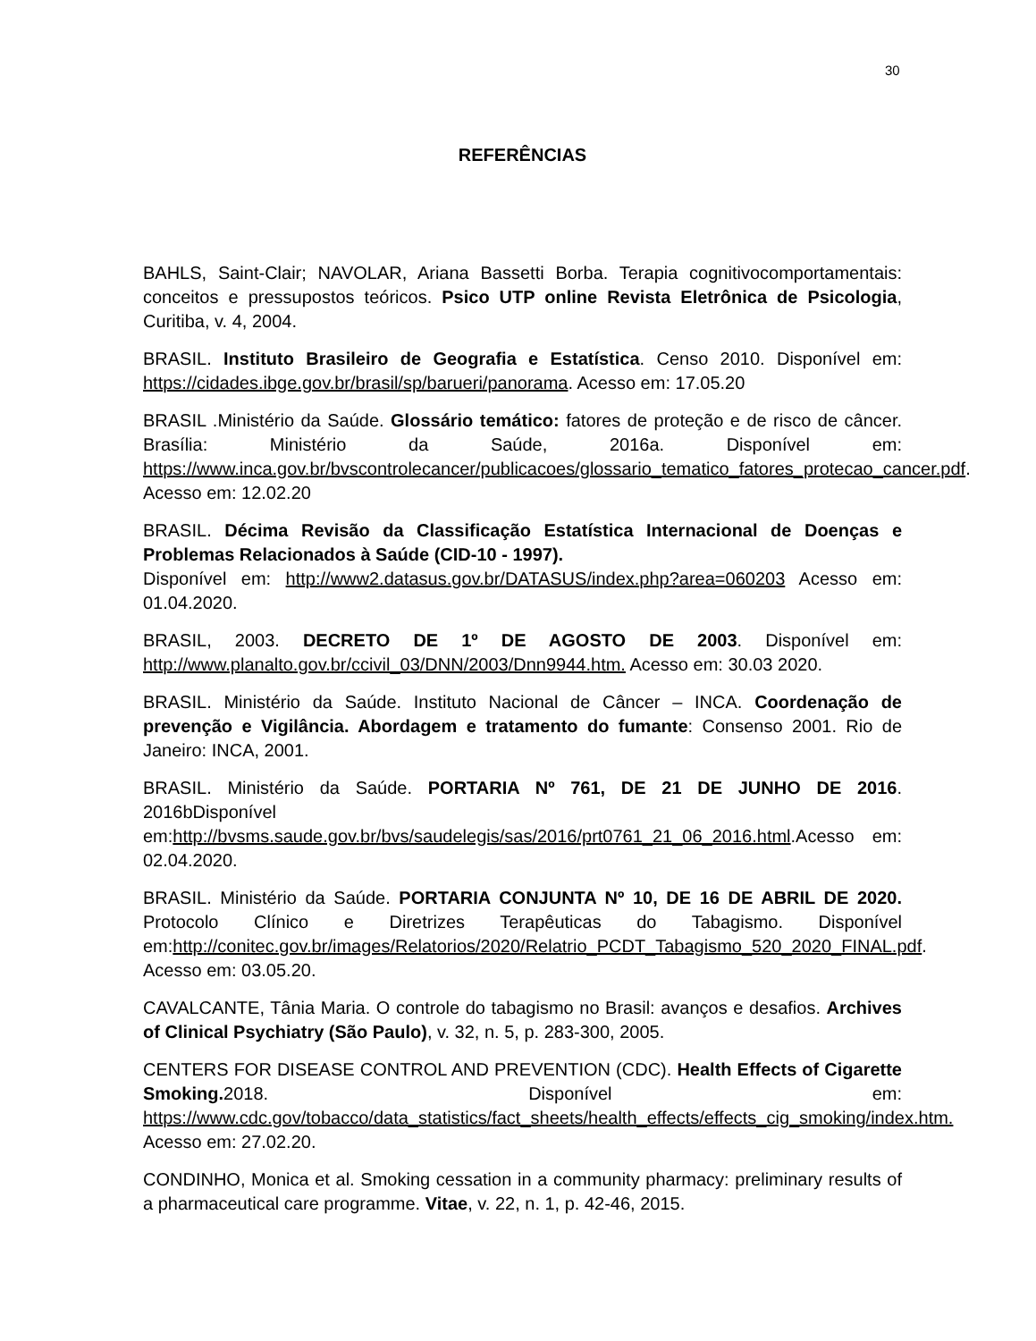30
REFERÊNCIAS
BAHLS, Saint-Clair; NAVOLAR, Ariana Bassetti Borba. Terapia cognitivocomportamentais: conceitos e pressupostos teóricos. Psico UTP online Revista Eletrônica de Psicologia, Curitiba, v. 4, 2004.
BRASIL. Instituto Brasileiro de Geografia e Estatística. Censo 2010. Disponível em: https://cidades.ibge.gov.br/brasil/sp/barueri/panorama. Acesso em: 17.05.20
BRASIL .Ministério da Saúde. Glossário temático: fatores de proteção e de risco de câncer. Brasília: Ministério da Saúde, 2016a. Disponível em: https://www.inca.gov.br/bvscontrolecancer/publicacoes/glossario_tematico_fatores_protecao_cancer.pdf. Acesso em: 12.02.20
BRASIL. Décima Revisão da Classificação Estatística Internacional de Doenças e Problemas Relacionados à Saúde (CID-10 - 1997).
Disponível em: http://www2.datasus.gov.br/DATASUS/index.php?area=060203 Acesso em: 01.04.2020.
BRASIL, 2003. DECRETO DE 1º DE AGOSTO DE 2003. Disponível em: http://www.planalto.gov.br/ccivil_03/DNN/2003/Dnn9944.htm. Acesso em: 30.03 2020.
BRASIL. Ministério da Saúde. Instituto Nacional de Câncer – INCA. Coordenação de prevenção e Vigilância. Abordagem e tratamento do fumante: Consenso 2001. Rio de Janeiro: INCA, 2001.
BRASIL. Ministério da Saúde. PORTARIA Nº 761, DE 21 DE JUNHO DE 2016. 2016bDisponível em:http://bvsms.saude.gov.br/bvs/saudelegis/sas/2016/prt0761_21_06_2016.html.Acesso em: 02.04.2020.
BRASIL. Ministério da Saúde. PORTARIA CONJUNTA Nº 10, DE 16 DE ABRIL DE 2020. Protocolo Clínico e Diretrizes Terapêuticas do Tabagismo. Disponível em:http://conitec.gov.br/images/Relatorios/2020/Relatrio_PCDT_Tabagismo_520_2020_FINAL.pdf. Acesso em: 03.05.20.
CAVALCANTE, Tânia Maria. O controle do tabagismo no Brasil: avanços e desafios. Archives of Clinical Psychiatry (São Paulo), v. 32, n. 5, p. 283-300, 2005.
CENTERS FOR DISEASE CONTROL AND PREVENTION (CDC). Health Effects of Cigarette Smoking. 2018. Disponível em: https://www.cdc.gov/tobacco/data_statistics/fact_sheets/health_effects/effects_cig_smoking/index.htm. Acesso em: 27.02.20.
CONDINHO, Monica et al. Smoking cessation in a community pharmacy: preliminary results of a pharmaceutical care programme. Vitae, v. 22, n. 1, p. 42-46, 2015.